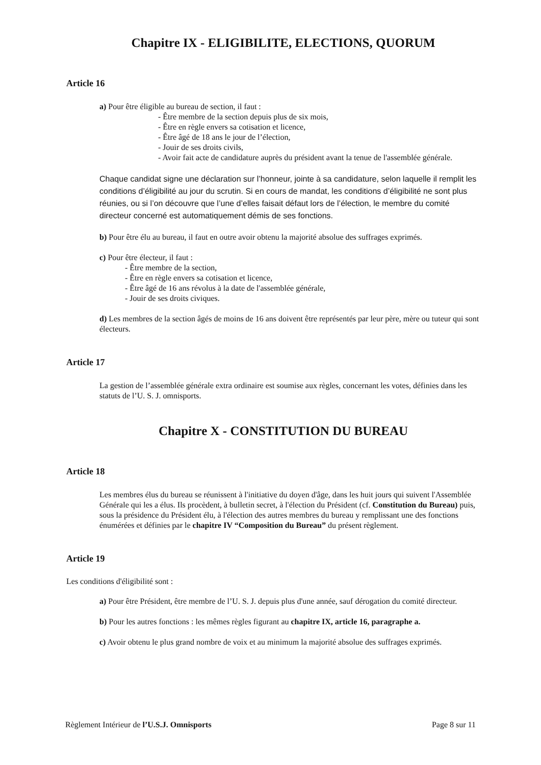Chapitre IX - ELIGIBILITE, ELECTIONS, QUORUM
Article 16
a) Pour être éligible au bureau de section, il faut :
- Être membre de la section depuis plus de six mois,
- Être en règle envers sa cotisation et licence,
- Être âgé de 18 ans le jour de l’élection,
- Jouir de ses droits civils,
- Avoir fait acte de candidature auprès du président avant la tenue de l'assemblée générale.
Chaque candidat signe une déclaration sur l’honneur, jointe à sa candidature, selon laquelle il remplit les conditions d’éligibilité au jour du scrutin. Si en cours de mandat, les conditions d’éligibilité ne sont plus réunies, ou si l’on découvre que l’une d’elles faisait défaut lors de l’élection, le membre du comité directeur concerné est automatiquement démis de ses fonctions.
b) Pour être élu au bureau, il faut en outre avoir obtenu la majorité absolue des suffrages exprimés.
c) Pour être électeur, il faut :
- Être membre de la section,
- Être en règle envers sa cotisation et licence,
- Être âgé de 16 ans révolus à la date de l'assemblée générale,
- Jouir de ses droits civiques.
d) Les membres de la section âgés de moins de 16 ans doivent être représentés par leur père, mère ou tuteur qui sont électeurs.
Article 17
La gestion de l’assemblée générale extra ordinaire est soumise aux règles, concernant les votes, définies dans les statuts de l’U. S. J. omnisports.
Chapitre X - CONSTITUTION DU BUREAU
Article 18
Les membres élus du bureau se réunissent à l'initiative du doyen d'âge, dans les huit jours qui suivent l'Assemblée Générale qui les a élus. Ils procèdent, à bulletin secret, à l'élection du Président (cf. Constitution du Bureau) puis, sous la présidence du Président élu, à l'élection des autres membres du bureau y remplissant une des fonctions énumérées et définies par le chapitre IV “Composition du Bureau” du présent règlement.
Article 19
Les conditions d'éligibilité sont :
a) Pour être Président, être membre de l’U. S. J. depuis plus d'une année, sauf dérogation du comité directeur.
b) Pour les autres fonctions : les mêmes règles figurant au chapitre IX, article 16, paragraphe a.
c) Avoir obtenu le plus grand nombre de voix et au minimum la majorité absolue des suffrages exprimés.
Règlement Intérieur de l’U.S.J. Omnisports Page 8 sur 11